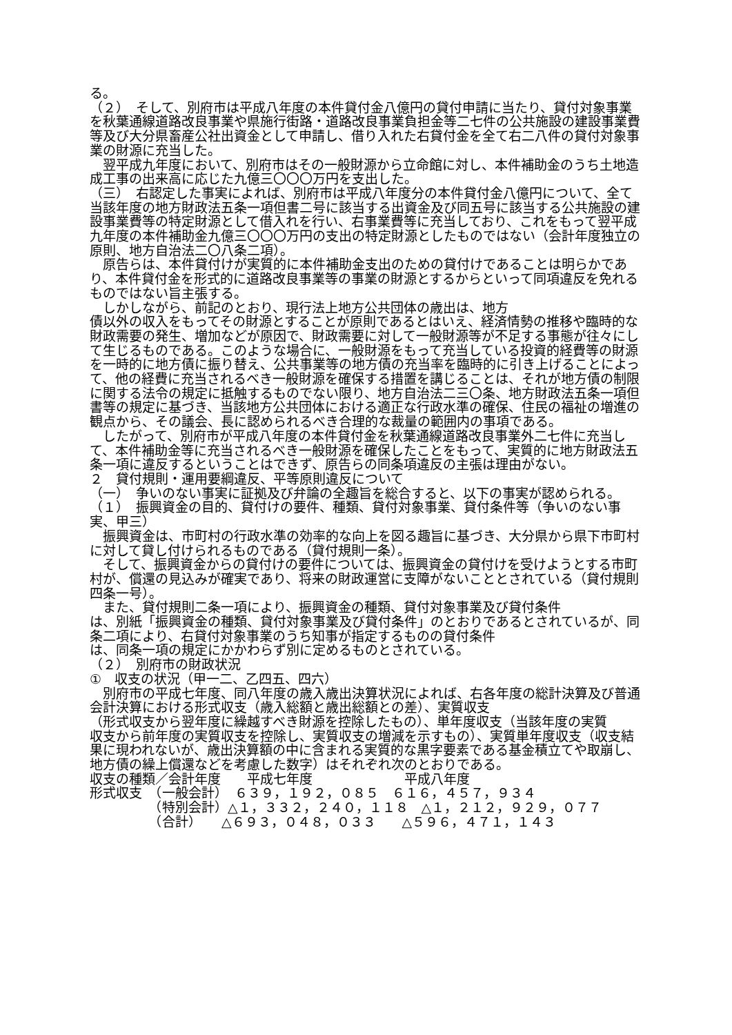る。
（２）　そして、別府市は平成八年度の本件貸付金八億円の貸付申請に当たり、貸付対象事業を秋葉通線道路改良事業や県施行街路・道路改良事業負担金等二七件の公共施設の建設事業費等及び大分県畜産公社出資金として申請し、借り入れた右貸付金を全て右二八件の貸付対象事業の財源に充当した。
　翌平成九年度において、別府市はその一般財源から立命館に対し、本件補助金のうち土地造成工事の出来高に応じた九億三〇〇〇万円を支出した。
（三）　右認定した事実によれば、別府市は平成八年度分の本件貸付金八億円について、全て当該年度の地方財政法五条一項但書二号に該当する出資金及び同五号に該当する公共施設の建設事業費等の特定財源として借入れを行い、右事業費等に充当しており、これをもって翌平成九年度の本件補助金九億三〇〇〇万円の支出の特定財源としたものではない（会計年度独立の原則、地方自治法二〇八条二項）。
　原告らは、本件貸付けが実質的に本件補助金支出のための貸付けであることは明らかであり、本件貸付金を形式的に道路改良事業等の事業の財源とするからといって同項違反を免れるものではない旨主張する。
　しかしながら、前記のとおり、現行法上地方公共団体の歳出は、地方
債以外の収入をもってその財源とすることが原則であるとはいえ、経済情勢の推移や臨時的な財政需要の発生、増加などが原因で、財政需要に対して一般財源等が不足する事態が往々にして生じるものである。このような場合に、一般財源をもって充当している投資的経費等の財源を一時的に地方債に振り替え、公共事業等の地方債の充当率を臨時的に引き上げることによって、他の経費に充当されるべき一般財源を確保する措置を講じることは、それが地方債の制限に関する法令の規定に抵触するものでない限り、地方自治法二三〇条、地方財政法五条一項但書等の規定に基づき、当該地方公共団体における適正な行政水準の確保、住民の福祉の増進の観点から、その議会、長に認められるべき合理的な裁量の範囲内の事項である。
　したがって、別府市が平成八年度の本件貸付金を秋葉通線道路改良事業外二七件に充当して、本件補助金等に充当されるべき一般財源を確保したことをもって、実質的に地方財政法五条一項に違反するということはできず、原告らの同条項違反の主張は理由がない。
２　貸付規則・運用要綱違反、平等原則違反について
（一）　争いのない事実に証拠及び弁論の全趣旨を総合すると、以下の事実が認められる。
（１）　振興資金の目的、貸付けの要件、種類、貸付対象事業、貸付条件等（争いのない事実、甲三）
　振興資金は、市町村の行政水準の効率的な向上を図る趣旨に基づき、大分県から県下市町村に対して貸し付けられるものである（貸付規則一条）。
　そして、振興資金からの貸付けの要件については、振興資金の貸付けを受けようとする市町村が、償還の見込みが確実であり、将来の財政運営に支障がないこととされている（貸付規則四条一号）。
　また、貸付規則二条一項により、振興資金の種類、貸付対象事業及び貸付条件
は、別紙「振興資金の種類、貸付対象事業及び貸付条件」のとおりであるとされているが、同条二項により、右貸付対象事業のうち知事が指定するものの貸付条件
は、同条一項の規定にかかわらず別に定めるものとされている。
（２）　別府市の財政状況
①　収支の状況（甲一二、乙四五、四六）
　別府市の平成七年度、同八年度の歳入歳出決算状況によれば、右各年度の総計決算及び普通会計決算における形式収支（歳入総額と歳出総額との差）、実質収支
（形式収支から翌年度に繰越すべき財源を控除したもの）、単年度収支（当該年度の実質
収支から前年度の実質収支を控除し、実質収支の増減を示すもの）、実質単年度収支（収支結果に現われないが、歳出決算額の中に含まれる実質的な黒字要素である基金積立てや取崩し、地方債の繰上償還などを考慮した数字）はそれぞれ次のとおりである。
収支の種類／会計年度　　平成七年度　　　　　　　平成八年度
形式収支　（一般会計）　６３９，１９２，０８５　６１６，４５７，９３４
　　　　　（特別会計）△１，３３２，２４０，１１８　△１，２１２，９２９，０７７
　　　　　（合計）　　△６９３，０４８，０３３　　△５９６，４７１，１４３